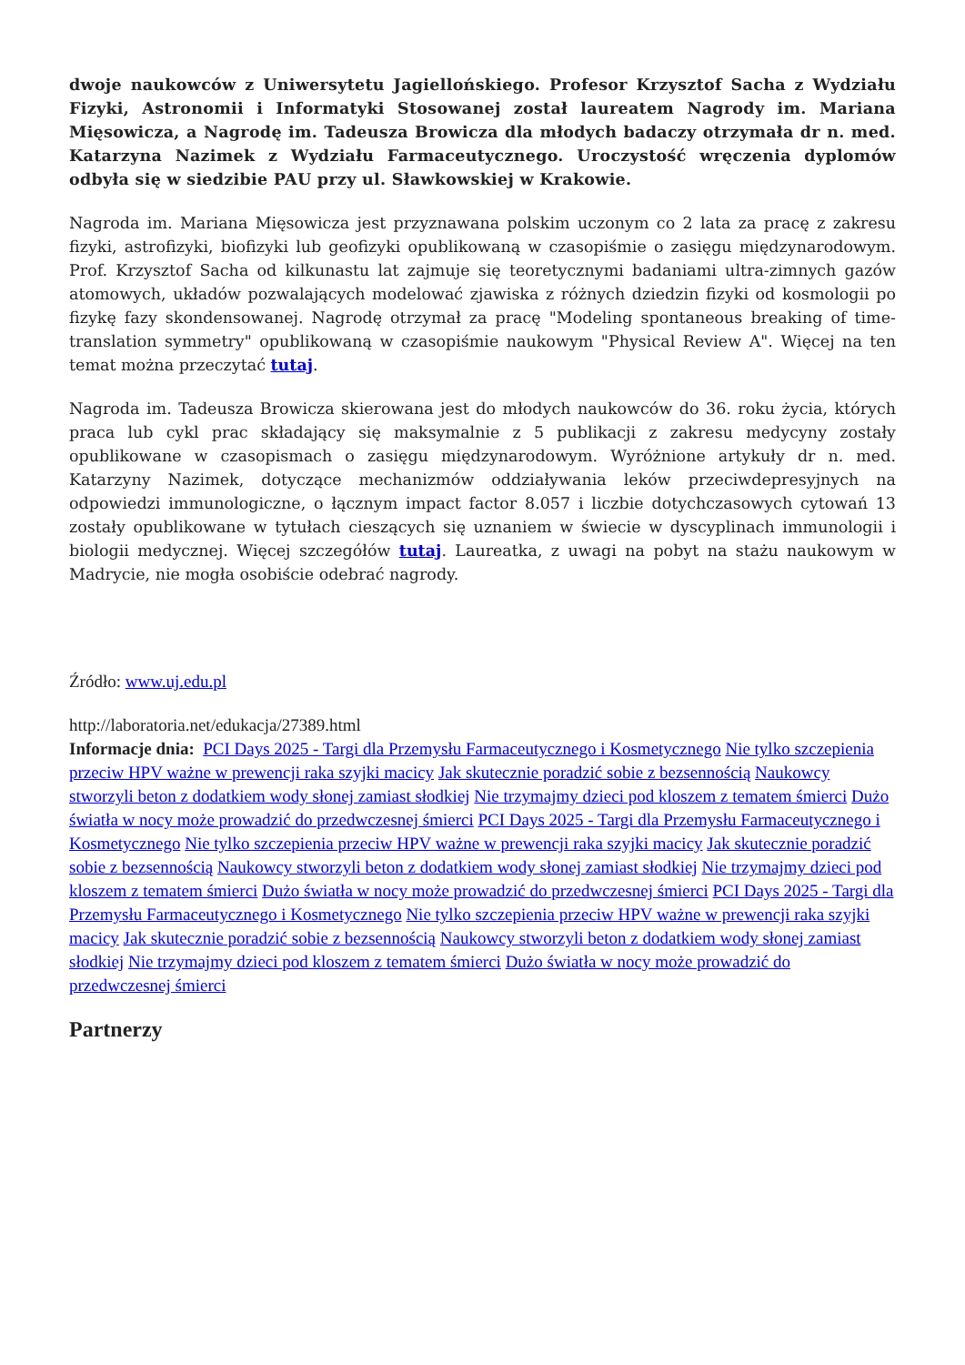dwoje naukowców z Uniwersytetu Jagiellońskiego. Profesor Krzysztof Sacha z Wydziału Fizyki, Astronomii i Informatyki Stosowanej został laureatem Nagrody im. Mariana Mięsowicza, a Nagrodę im. Tadeusza Browicza dla młodych badaczy otrzymała dr n. med. Katarzyna Nazimek z Wydziału Farmaceutycznego. Uroczystość wręczenia dyplomów odbyła się w siedzibie PAU przy ul. Sławkowskiej w Krakowie.
Nagroda im. Mariana Mięsowicza jest przyznawana polskim uczonym co 2 lata za pracę z zakresu fizyki, astrofizyki, biofizyki lub geofizyki opublikowaną w czasopiśmie o zasięgu międzynarodowym. Prof. Krzysztof Sacha od kilkunastu lat zajmuje się teoretycznymi badaniami ultra-zimnych gazów atomowych, układów pozwalających modelować zjawiska z różnych dziedzin fizyki od kosmologii po fizykę fazy skondensowanej. Nagrodę otrzymał za pracę "Modeling spontaneous breaking of time-translation symmetry" opublikowaną w czasopiśmie naukowym "Physical Review A". Więcej na ten temat można przeczytać tutaj.
Nagroda im. Tadeusza Browicza skierowana jest do młodych naukowców do 36. roku życia, których praca lub cykl prac składający się maksymalnie z 5 publikacji z zakresu medycyny zostały opublikowane w czasopismach o zasięgu międzynarodowym. Wyróżnione artykuły dr n. med. Katarzyny Nazimek, dotyczące mechanizmów oddziaływania leków przeciwdepresyjnych na odpowiedzi immunologiczne, o łącznym impact factor 8.057 i liczbie dotychczasowych cytowań 13 zostały opublikowane w tytułach cieszących się uznaniem w świecie w dyscyplinach immunologii i biologii medycznej. Więcej szczegółów tutaj. Laureatka, z uwagi na pobyt na stażu naukowym w Madrycie, nie mogła osobiście odebrać nagrody.
Źródło: www.uj.edu.pl
http://laboratoria.net/edukacja/27389.html
Informacje dnia: PCI Days 2025 - Targi dla Przemysłu Farmaceutycznego i Kosmetycznego Nie tylko szczepienia przeciw HPV ważne w prewencji raka szyjki macicy Jak skutecznie poradzić sobie z bezsennością Naukowcy stworzyli beton z dodatkiem wody słonej zamiast słodkiej Nie trzymajmy dzieci pod kloszem z tematem śmierci Dużo światła w nocy może prowadzić do przedwczesnej śmierci PCI Days 2025 - Targi dla Przemysłu Farmaceutycznego i Kosmetycznego Nie tylko szczepienia przeciw HPV ważne w prewencji raka szyjki macicy Jak skutecznie poradzić sobie z bezsennością Naukowcy stworzyli beton z dodatkiem wody słonej zamiast słodkiej Nie trzymajmy dzieci pod kloszem z tematem śmierci Dużo światła w nocy może prowadzić do przedwczesnej śmierci PCI Days 2025 - Targi dla Przemysłu Farmaceutycznego i Kosmetycznego Nie tylko szczepienia przeciw HPV ważne w prewencji raka szyjki macicy Jak skutecznie poradzić sobie z bezsennością Naukowcy stworzyli beton z dodatkiem wody słonej zamiast słodkiej Nie trzymajmy dzieci pod kloszem z tematem śmierci Dużo światła w nocy może prowadzić do przedwczesnej śmierci
Partnerzy